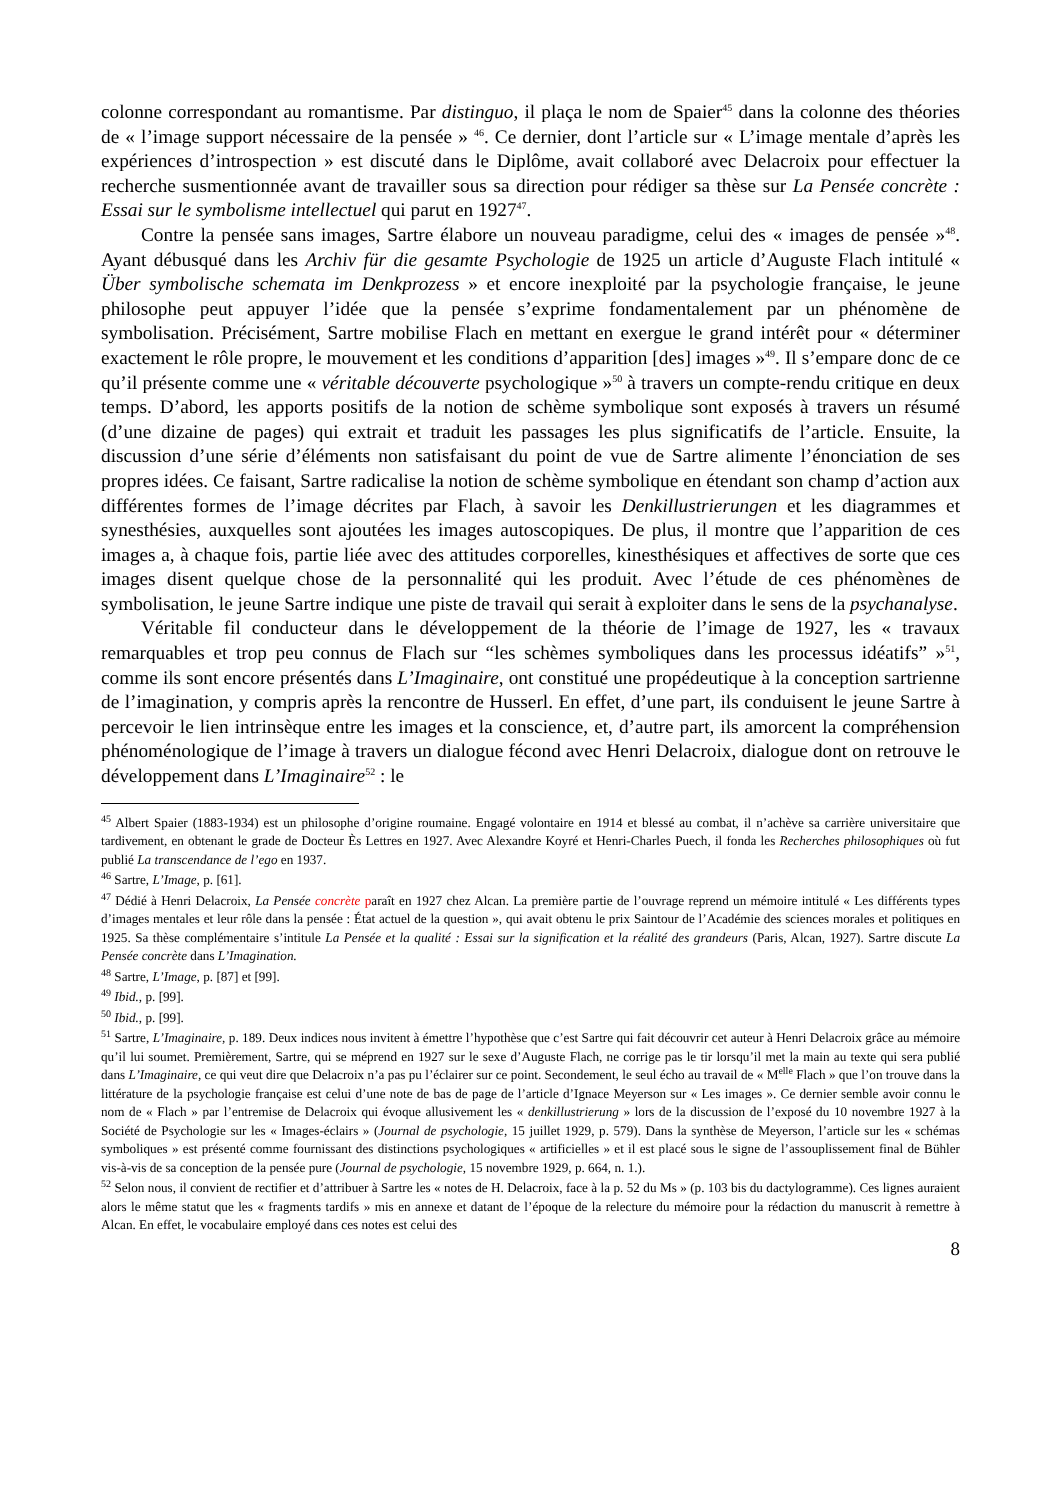colonne correspondant au romantisme. Par distinguo, il plaça le nom de Spaier<sup>45</sup> dans la colonne des théories de « l’image support nécessaire de la pensée » <sup>46</sup>. Ce dernier, dont l’article sur « L’image mentale d’après les expériences d’introspection » est discuté dans le Diplôme, avait collaboré avec Delacroix pour effectuer la recherche susmentionnée avant de travailler sous sa direction pour rédiger sa thèse sur La Pensée concrète : Essai sur le symbolisme intellectuel qui parut en 1927<sup>47</sup>.
Contre la pensée sans images, Sartre élabore un nouveau paradigme, celui des « images de pensée »<sup>48</sup>. Ayant débusqué dans les Archiv für die gesamte Psychologie de 1925 un article d’Auguste Flach intitulé « Über symbolische schemata im Denkprozess » et encore inexploité par la psychologie française, le jeune philosophe peut appuyer l’idée que la pensée s’exprime fondamentalement par un phénomène de symbolisation. Précisément, Sartre mobilise Flach en mettant en exergue le grand intérêt pour « déterminer exactement le rôle propre, le mouvement et les conditions d’apparition [des] images »<sup>49</sup>. Il s’empare donc de ce qu’il présente comme une « véritable découverte psychologique »<sup>50</sup> à travers un compte-rendu critique en deux temps. D’abord, les apports positifs de la notion de schème symbolique sont exposés à travers un résumé (d’une dizaine de pages) qui extrait et traduit les passages les plus significatifs de l’article. Ensuite, la discussion d’une série d’éléments non satisfaisant du point de vue de Sartre alimente l’énonciation de ses propres idées. Ce faisant, Sartre radicalise la notion de schème symbolique en étendant son champ d’action aux différentes formes de l’image décrites par Flach, à savoir les Denkillustrierungen et les diagrammes et synesthésies, auxquelles sont ajoutées les images autoscopiques. De plus, il montre que l’apparition de ces images a, à chaque fois, partie liée avec des attitudes corporelles, kinesthésiques et affectives de sorte que ces images disent quelque chose de la personnalité qui les produit. Avec l’étude de ces phénomènes de symbolisation, le jeune Sartre indique une piste de travail qui serait à exploiter dans le sens de la psychanalyse.
Véritable fil conducteur dans le développement de la théorie de l’image de 1927, les « travaux remarquables et trop peu connus de Flach sur “les schèmes symboliques dans les processus idéatifs” »<sup>51</sup>, comme ils sont encore présentés dans L’Imaginaire, ont constitué une propédeutique à la conception sartrienne de l’imagination, y compris après la rencontre de Husserl. En effet, d’une part, ils conduisent le jeune Sartre à percevoir le lien intrinsèque entre les images et la conscience, et, d’autre part, ils amorcent la compréhension phénoménologique de l’image à travers un dialogue fécond avec Henri Delacroix, dialogue dont on retrouve le développement dans L’Imaginaire<sup>52</sup> : le
<sup>45</sup> Albert Spaier (1883-1934) est un philosophe d’origine roumaine. Engagé volontaire en 1914 et blessé au combat, il n’achève sa carrière universitaire que tardivement, en obtenant le grade de Docteur Ès Lettres en 1927. Avec Alexandre Koyré et Henri-Charles Puech, il fonda les Recherches philosophiques où fut publié La transcendance de l’ego en 1937.
<sup>46</sup> Sartre, L’Image, p. [61].
<sup>47</sup> Dédié à Henri Delacroix, La Pensée concrète paraît en 1927 chez Alcan. La première partie de l’ouvrage reprend un mémoire intitulé « Les différents types d’images mentales et leur rôle dans la pensée : État actuel de la question », qui avait obtenu le prix Saintour de l’Académie des sciences morales et politiques en 1925. Sa thèse complémentaire s’intitule La Pensée et la qualité : Essai sur la signification et la réalité des grandeurs (Paris, Alcan, 1927). Sartre discute La Pensée concrète dans L’Imagination.
<sup>48</sup> Sartre, L’Image, p. [87] et [99].
<sup>49</sup> Ibid., p. [99].
<sup>50</sup> Ibid., p. [99].
<sup>51</sup> Sartre, L’Imaginaire, p. 189. Deux indices nous invitent à émettre l’hypothèse que c’est Sartre qui fait découvrir cet auteur à Henri Delacroix grâce au mémoire qu’il lui soumet. Premièrement, Sartre, qui se méprend en 1927 sur le sexe d’Auguste Flach, ne corrige pas le tir lorsqu’il met la main au texte qui sera publié dans L’Imaginaire, ce qui veut dire que Delacroix n’a pas pu l’éclairer sur ce point. Secondement, le seul écho au travail de « M<sup>elle</sup> Flach » que l’on trouve dans la littérature de la psychologie française est celui d’une note de bas de page de l’article d’Ignace Meyerson sur « Les images ». Ce dernier semble avoir connu le nom de « Flach » par l’entremise de Delacroix qui évoque allusivement les « denkillustrierung » lors de la discussion de l’exposé du 10 novembre 1927 à la Société de Psychologie sur les « Images-éclairs » (Journal de psychologie, 15 juillet 1929, p. 579). Dans la synthèse de Meyerson, l’article sur les « schémas symboliques » est présenté comme fournissant des distinctions psychologiques « artificielles » et il est placé sous le signe de l’assouplissement final de Bühler vis-à-vis de sa conception de la pensée pure (Journal de psychologie, 15 novembre 1929, p. 664, n. 1.).
<sup>52</sup> Selon nous, il convient de rectifier et d’attribuer à Sartre les « notes de H. Delacroix, face à la p. 52 du Ms » (p. 103 bis du dactylogramme). Ces lignes auraient alors le même statut que les « fragments tardifs » mis en annexe et datant de l’époque de la relecture du mémoire pour la rédaction du manuscrit à remettre à Alcan. En effet, le vocabulaire employé dans ces notes est celui des
8